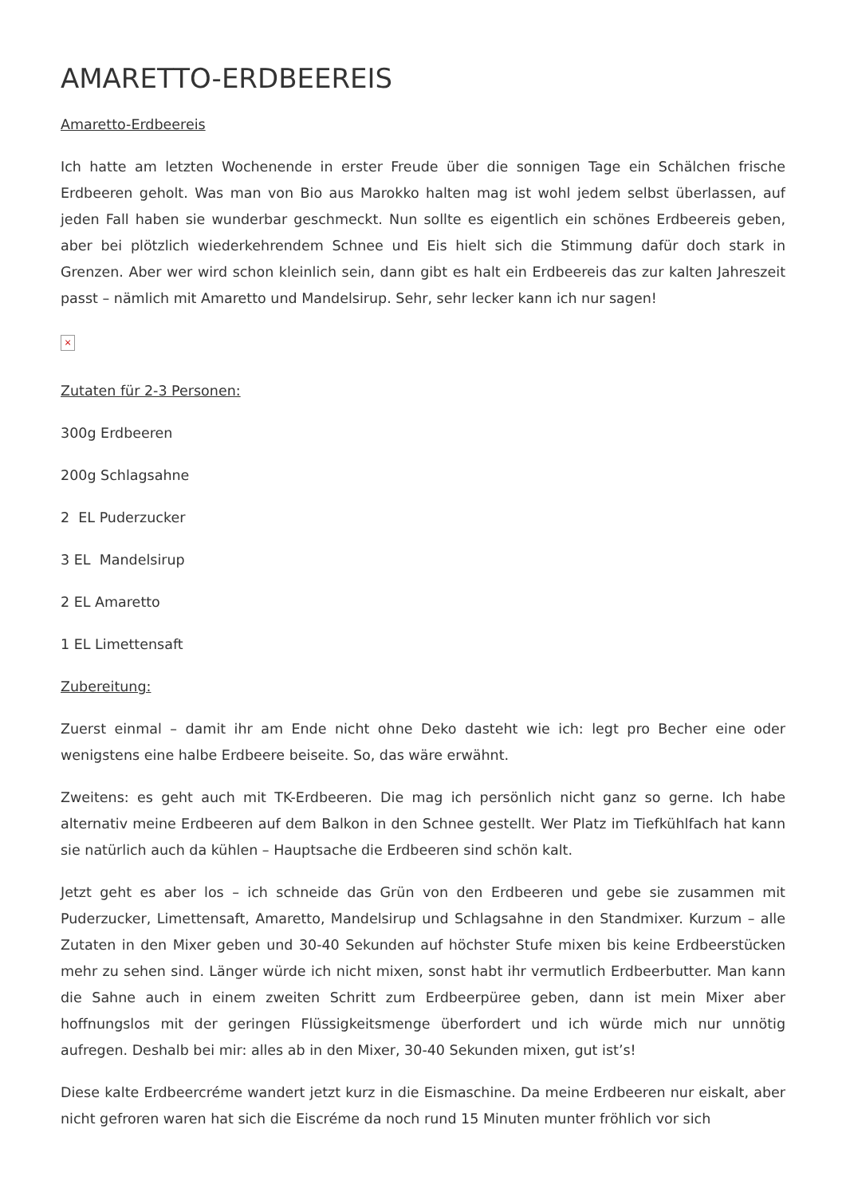AMARETTO-ERDBEEREIS
Amaretto-Erdbeereis
Ich hatte am letzten Wochenende in erster Freude über die sonnigen Tage ein Schälchen frische Erdbeeren geholt. Was man von Bio aus Marokko halten mag ist wohl jedem selbst überlassen, auf jeden Fall haben sie wunderbar geschmeckt. Nun sollte es eigentlich ein schönes Erdbeereis geben, aber bei plötzlich wiederkehrendem Schnee und Eis hielt sich die Stimmung dafür doch stark in Grenzen. Aber wer wird schon kleinlich sein, dann gibt es halt ein Erdbeereis das zur kalten Jahreszeit passt – nämlich mit Amaretto und Mandelsirup. Sehr, sehr lecker kann ich nur sagen!
×
Zutaten für 2-3 Personen:
300g Erdbeeren
200g Schlagsahne
2 EL Puderzucker
3 EL Mandelsirup
2 EL Amaretto
1 EL Limettensaft
Zubereitung:
Zuerst einmal – damit ihr am Ende nicht ohne Deko dasteht wie ich: legt pro Becher eine oder wenigstens eine halbe Erdbeere beiseite. So, das wäre erwähnt.
Zweitens: es geht auch mit TK-Erdbeeren. Die mag ich persönlich nicht ganz so gerne. Ich habe alternativ meine Erdbeeren auf dem Balkon in den Schnee gestellt. Wer Platz im Tiefkühlfach hat kann sie natürlich auch da kühlen – Hauptsache die Erdbeeren sind schön kalt.
Jetzt geht es aber los – ich schneide das Grün von den Erdbeeren und gebe sie zusammen mit Puderzucker, Limettensaft, Amaretto, Mandelsirup und Schlagsahne in den Standmixer. Kurzum – alle Zutaten in den Mixer geben und 30-40 Sekunden auf höchster Stufe mixen bis keine Erdbeerstücken mehr zu sehen sind. Länger würde ich nicht mixen, sonst habt ihr vermutlich Erdbeerbutter. Man kann die Sahne auch in einem zweiten Schritt zum Erdbeerpüree geben, dann ist mein Mixer aber hoffnungslos mit der geringen Flüssigkeitsmenge überfordert und ich würde mich nur unnötig aufregen. Deshalb bei mir: alles ab in den Mixer, 30-40 Sekunden mixen, gut ist’s!
Diese kalte Erdbeercréme wandert jetzt kurz in die Eismaschine. Da meine Erdbeeren nur eiskalt, aber nicht gefroren waren hat sich die Eiscréme da noch rund 15 Minuten munter fröhlich vor sich